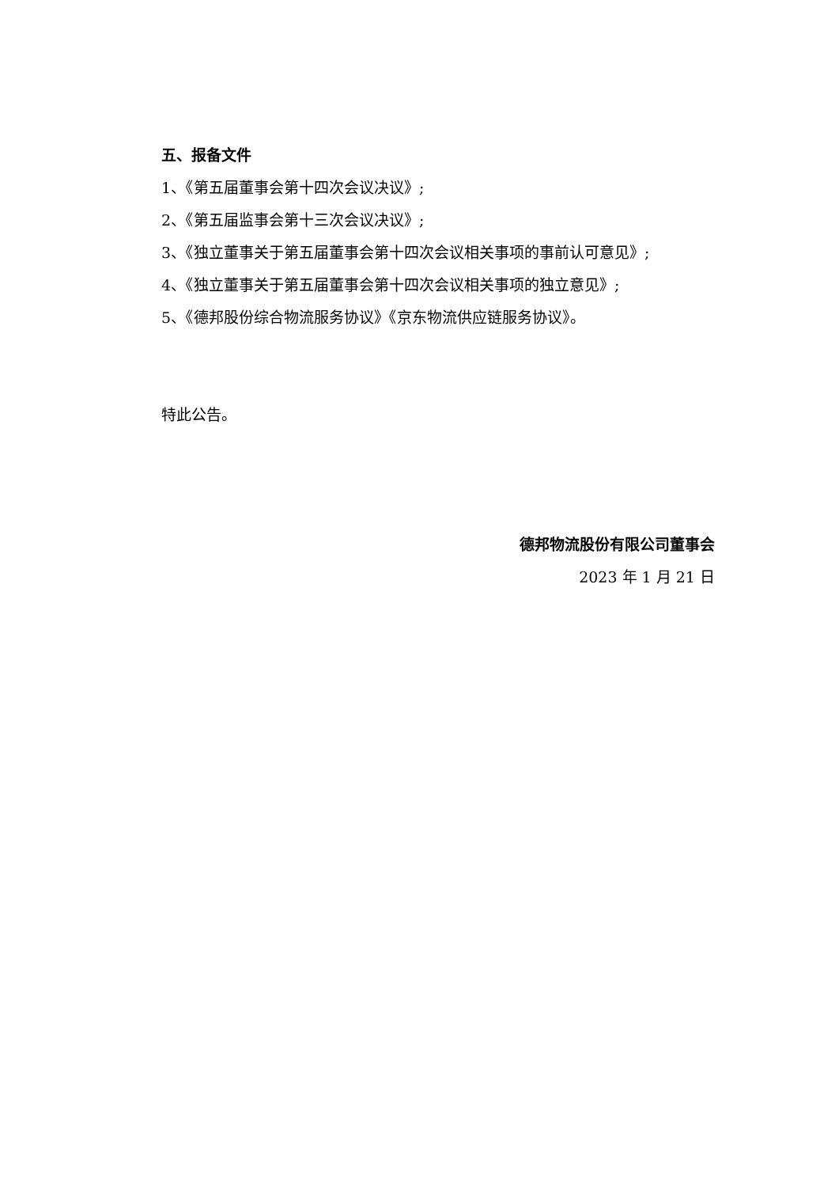五、报备文件
1、《第五届董事会第十四次会议决议》;
2、《第五届监事会第十三次会议决议》;
3、《独立董事关于第五届董事会第十四次会议相关事项的事前认可意见》;
4、《独立董事关于第五届董事会第十四次会议相关事项的独立意见》;
5、《德邦股份综合物流服务协议》《京东物流供应链服务协议》。
特此公告。
德邦物流股份有限公司董事会
2023 年 1 月 21 日